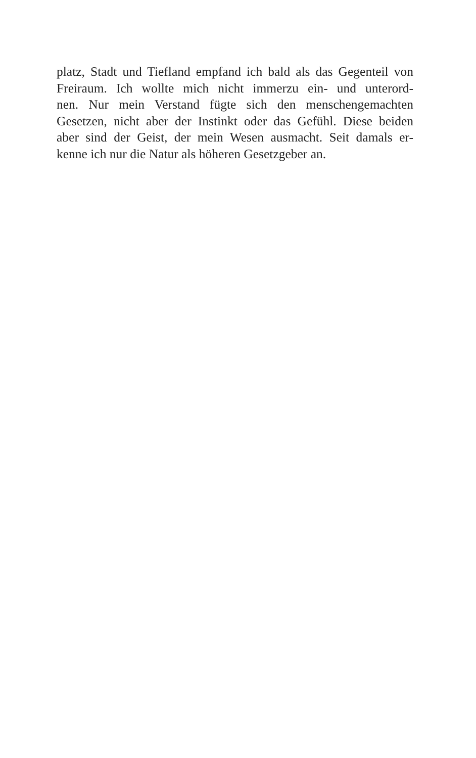platz, Stadt und Tiefland empfand ich bald als das Gegenteil von
Freiraum. Ich wollte mich nicht immerzu ein- und unterord-
nen. Nur mein Verstand fügte sich den menschengemachten
Gesetzen, nicht aber der Instinkt oder das Gefühl. Diese beiden
aber sind der Geist, der mein Wesen ausmacht. Seit damals er-
kenne ich nur die Natur als höheren Gesetzgeber an.